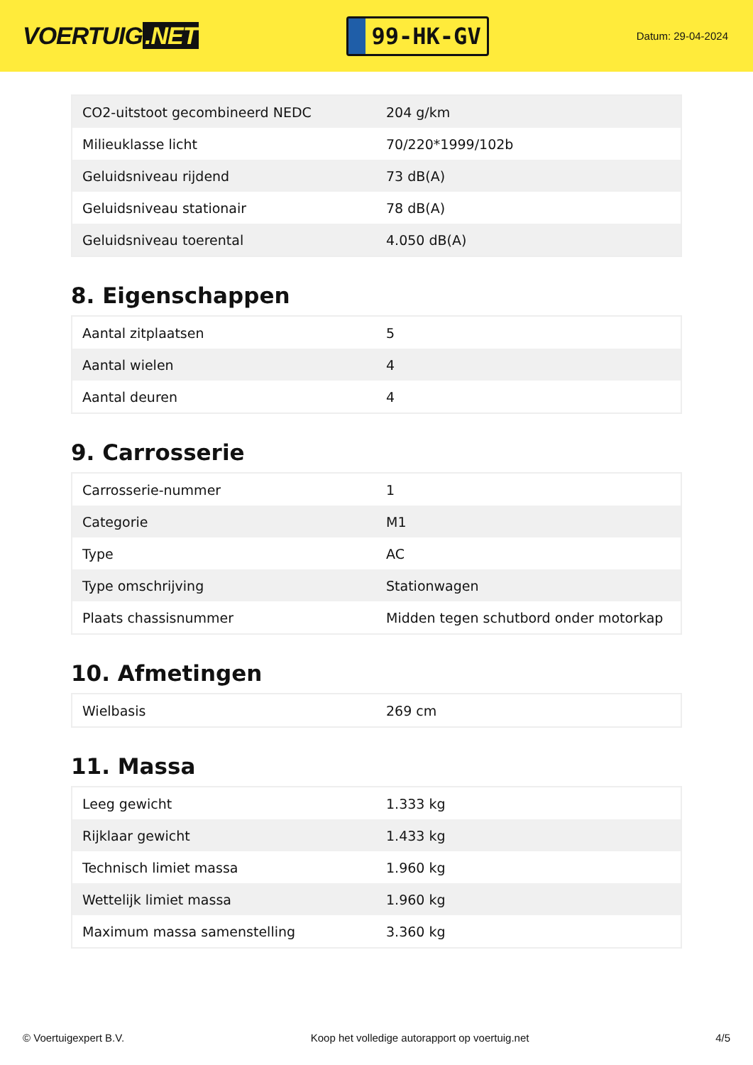VOERTUIG.NET
99-HK-GV
Datum: 29-04-2024
| CO2-uitstoot gecombineerd NEDC | 204 g/km |
| Milieuklasse licht | 70/220*1999/102b |
| Geluidsniveau rijdend | 73 dB(A) |
| Geluidsniveau stationair | 78 dB(A) |
| Geluidsniveau toerental | 4.050 dB(A) |
8. Eigenschappen
| Aantal zitplaatsen | 5 |
| Aantal wielen | 4 |
| Aantal deuren | 4 |
9. Carrosserie
| Carrosserie-nummer | 1 |
| Categorie | M1 |
| Type | AC |
| Type omschrijving | Stationwagen |
| Plaats chassisnummer | Midden tegen schutbord onder motorkap |
10. Afmetingen
| Wielbasis | 269 cm |
11. Massa
| Leeg gewicht | 1.333 kg |
| Rijklaar gewicht | 1.433 kg |
| Technisch limiet massa | 1.960 kg |
| Wettelijk limiet massa | 1.960 kg |
| Maximum massa samenstelling | 3.360 kg |
© Voertuigexpert B.V. Koop het volledige autorapport op voertuig.net 4/5